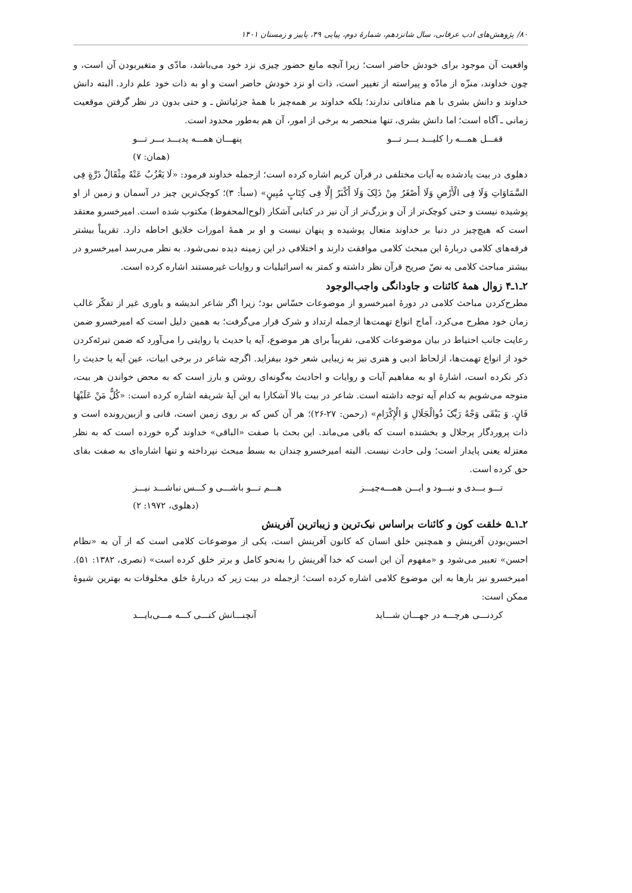۸۰/ پژوهش‌های ادب عرفانی، سال شانزدهم، شمارۀ دوم، پیاپی ۴۹، پاییز و زمستان ۱۴۰۱
واقعیت آن موجود برای خودش حاضر است؛ زیرا آنچه مانع حضور چیزی نزد خود می‌باشد، مادّی و متغیربودن آن است، و چون خداوند، منزّه از مادّه و پیراسته از تغییر است، ذات او نزد خودش حاضر است و او به ذات خود علم دارد. البته دانش خداوند و دانش بشری با هم منافاتی ندارند؛ بلکه خداوند بر همه‌چیز با همۀ جزئیاتش ـ و حتی بدون در نظر گرفتن موقعیت زمانی ـ آگاه است؛ اما دانش بشری، تنها منحصر به برخی از امور، آن هم به‌طور محدود است.
قفـــل همـــه را کلیـــد بـــر تـــو پنهـــان همـــه پدیـــد بـــر تـــو
(همان: ۷)
دهلوی در بیت یادشده به آیات مختلفی در قرآن کریم اشاره کرده است؛ ازجمله خداوند فرمود: «لَا یَعْزُبُ عَنْهُ مِثْقَالُ ذَرَّةٍ فِی السَّمَاوَاتِ وَلَا فِی الْأَرْضِ وَلَا أَصْغَرُ مِنْ ذَلِکَ وَلَا أَکْبَرُ إِلَّا فِی کِتَابٍ مُبِینٍ» (سبأ: ۳)؛ کوچک‌ترین چیز در آسمان و زمین از او پوشیده نیست و حتی کوچک‌تر از آن و بزرگ‌تر از آن نیز در کتابی آشکار (لوح‌المحفوظ) مکتوب شده است. امیرخسرو معتقد است که هیچ‌چیز در دنیا بر خداوند متعال پوشیده و پنهان نیست و او بر همۀ امورات خلایق احاطه دارد. تقریباً بیشتر فرقه‌های کلامی دربارۀ این مبحث کلامی موافقت دارند و اختلافی در این زمینه دیده نمی‌شود. به نظر می‌رسد امیرخسرو در بیشتر مباحث کلامی به نصّ صریح قرآن نظر داشته و کمتر به اسرائیلیات و روایات غیرمستند اشاره کرده است.
۲ـ۱ـ۴ زوال همۀ کائنات و جاودانگی واجب‌الوجود
مطرح‌کردن مباحث کلامی در دورۀ امیرخسرو از موضوعات حسّاس بود؛ زیرا اگر شاعر اندیشه و باوری غیر از تفکّر غالب زمان خود مطرح می‌کرد، آماج انواع تهمت‌ها ازجمله ارتداد و شرک قرار می‌گرفت؛ به همین دلیل است که امیرخسرو ضمن رعایت جانب احتیاط در بیان موضوعات کلامی، تقریباً برای هر موضوع، آیه یا حدیث یا روایتی را می‌آورد که ضمن تبرئه‌کردن خود از انواع تهمت‌ها، ازلحاظ ادبی و هنری نیز به زیبایی شعر خود بیفزاید. اگرچه شاعر در برخی ابیات، عین آیه یا حدیث را ذکر نکرده است، اشارۀ او به مفاهیم آیات و روایات و احادیث به‌گونه‌ای روشن و بارز است که به محض خواندن هر بیت، متوجه می‌شویم به کدام آیه توجه داشته است. شاعر در بیت بالا آشکارا به این آیۀ شریفه اشاره کرده است: «کُلُّ مَنْ عَلَیْهَا فَانٍ. وَ یَبْقَی وَجْهُ رَبِّکَ ذُوالْجَلَالِ وَ الْإِکْرَامِ» (رحمن: ۲۷-۲۶)؛ هر آن کس که بر روی زمین است، فانی و ازبین‌رونده است و ذات پروردگار پرجلال و بخشنده است که باقی می‌ماند. این بحث با صفت «الباقی» خداوند گره خورده است که به نظر معتزله یعنی پایدار است؛ ولی حادث نیست. البته امیرخسرو چندان به بسط مبحث نپرداخته و تنها اشاره‌ای به صفت بقای حق کرده است.
تـــو بـــدی و نبـــود و ایـــن همـــه‌چیـــز هـــم تـــو باشـــی و کـــس نباشـــد نیـــز
(دهلوی، ۱۹۷۲: ۲)
۲ـ۱ـ۵ خلقت کون و کائنات براساس نیک‌ترین و زیباترین آفرینش
احسن‌بودن آفرینش و همچنین خلق انسان که کانون آفرینش است، یکی از موضوعات کلامی است که از آن به «نظام احسن» تعبیر می‌شود و «مفهوم آن این است که خدا آفرینش را به‌نحو کامل و برتر خلق کرده است» (نصری، ۱۳۸۲: ۵۱). امیرخسرو نیز بارها به این موضوع کلامی اشاره کرده است؛ ازجمله در بیت زیر که دربارۀ خلق مخلوقات به بهترین شیوۀ ممکن است:
کردنـــی هرچـــه در جهـــان شـــاید آنچنـــانش کنـــی کـــه مـــی‌بایـــد